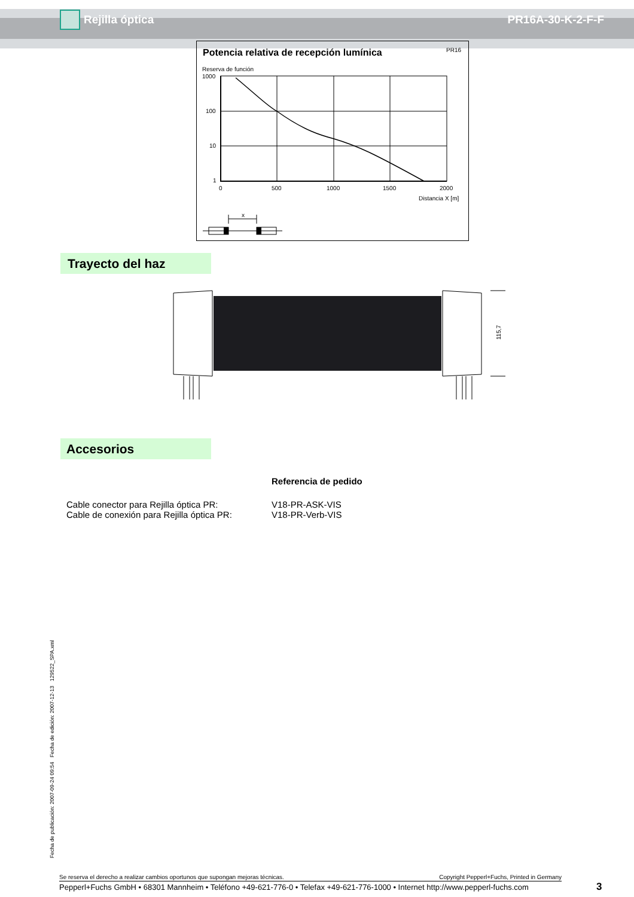Rejilla óptica PR16A-30-K-2-F-F
Potencia relativa de recepción lumínica
PR16
Reserva de función
1000
100
10
1
0
500
1000
1500
2000
Distancia X [m]
x
Trayecto del haz
115,7
Accesorios
Referencia de pedido
Cable conector para Rejilla óptica PR: V18-PR-ASK-VIS
Cable de conexión para Rejilla óptica PR:
V18-PR-Verb-VIS
Fecha de publicación: 2007-09-24 09:54 Fecha de edición: 2007-12-13 129522_SPA.xml
Se reserva el derecho a realizar cambios oportunos que supongan mejoras técnicas. Copyright Pepperl+Fuchs, Printed in Germany
Pepperl+Fuchs GmbH • 68301 Mannheim • Teléfono +49-621-776-0 • Telefax +49-621-776-1000 • Internet http://www.pepperl-fuchs.com
3